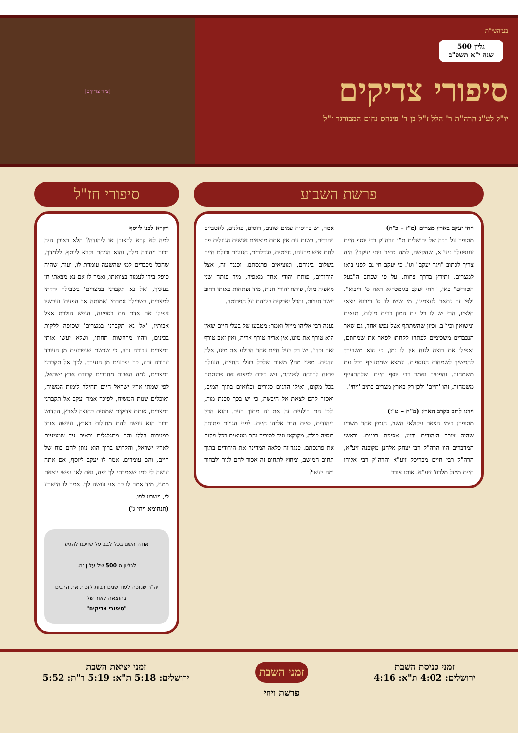בעזהשי"ת
גליון 500
שנה י"א תשפ"ב
סיפורי צדיקים
יו"ל לע"נ הרה"ת ר' הלל ז"ל בן ר' פינחס נחום המבורגר ז"ל
[ציור צדיקים]
פרשת השבוע
ויחי יעקב בארץ מצרים (מ"ז – כ"ח)
מסופר על רבה של ירושלים ת"ו הרה"ק רבי יוסף חיים זוננפעלד זיע"א, שהקשה, למה כתיב ויחי יעקב? היה צריך לכתוב "ויגר יעקב" וגו'. כי יעקב חי גם לפני בואו למצרים. ותירץ בדרך צחות. על פי שכתב ה"בעל הטורים" כאן, "ויחי יעקב בגימטריא ראה ס' ריבוא". ולפי זה נתאר לעצמינו, מי שיש לו ס' ריבוא יוצאי חלציו, הרי יש לו כל יום המון ברית מילות, תנאים ונישואין וכיו"ב. וכיון שהשתתף אצל נפש אחד, גם שאר הנכבדים משכימים לפתחו לקחתו לפאר את שמחתם, ואפילו אם רוצה לנוח אין לו זמן, כי הוא משועבד להמשיך לשמחות הנוספות. ונמצא שמתעייף בכל עת משמחות. והפטיר ואמר רבי יוסף חיים, שלהתעייף משמחות, זהו 'חיים' ולכן רק בארץ מצרים כתיב 'ויחי'.
וידגו לרוב בקרב הארץ (מ"ח – ט"ז)
מסופר: בימי הצאר ניקולאי השני, הזמין אחד משריו שהיה צורר היהודים ידוע, אסיפת רבנים. וראשי המדברים היו הרה"ק רבי יצחק אלחנן מקובנה זיע"א, הרה"ק רבי חיים מבריסק זיע"א והרה"ק רבי אליהו חיים מייזל מלדוז' זיע"א. אותו צורר
אמר, יש ברוסיה עמים שונים, רוסים, פולנים, לאטביים ויהודים, בשום עם אין אתם מוצאים אנשים הגוזלים פת לחם איש מרעהו, חייטים, סנדלרים, חנוונים וכולם חיים בשלום ביניהם, ומוציאים פרנסתם. וכנגד זה, אצל היהודים, פותח יהודי אחד מאפיה, מיד פותח שני מאפיה מולו, פותח יהודי חנות, מיד נפתחות באותו רחוב עשר חנויות, והכל נאבקים ביניהם על הפרוטה.
נענה רבי אליהו מייזל ואמר: מטבעו של בעלי חיים שאין הוא טורף את מינו, אין אריה טורף אריה, ואין זאב טורף זאב וכדו'. יש רק בעל חיים אחד הבולע את מינו, אלה הדגים. מפני מה? משום שלכל בעלי החיים, העולם פתוח לרווחה לפניהם, ויש בידם למצוא את פרנסתם בכל מקום, ואילו הדגים סגורים וכלואים בתוך המים, ואסור להם לצאת אל היבשה, כי יש בכך סכנת מות, ולכן הם בולעים זה את זה מתוך רעב. והוא הדין ביהודים, סיים הרב אליהו חיים. לפני הגויים פתוחה רוסיה כולה, מקוקאז ועד לסיביר והם מוצאים בכל מקום את פרנסתם. כנגד זה כלאה המדינה את היהודים בתוך תחום המושב, ומחוץ לתחום זה אסור להם לגור ולבחור ומה יעשו?
סיפורי חז"ל
ויקרא לבנו ליוסף
למה לא קרא לראובן או ליהודה? הלא ראובן היה בכור ויהודה מלך, והוא הניחם וקרא ליוסף. ללמדך, שהכל מכבדים למי שהשעה עומדת לו, ועוד, שהיה סיפק בידו לעמוד בצוואתו, ואמר לו אם נא מצאתי חן בעיניך, 'אל נא תקברני במצרים' בשבילך ירדתי למצרים, בשבילך אמרתי 'אמותה אך הפעם' ועכשיו אפילו אם אדם מת בספינה, הנפש הולכת אצל אבותיו, 'אל נא תקברני במצרים' שסופה ללקות בכינים, ויהיו מרחשות תחתי, ושלא יעשו אותי במצרים עבודה זרה, כי שכשם שנפרעים מן העובד עבודה זרה, כך נפרעים מן הנעבד. לכך אל תקברני במצרים, למה האבות מחבבים קבורת ארץ ישראל, לפי שמתי ארץ ישראל חיים תחילה לימות המשיח, ואוכלים שנות המשיח, לפיכך אמר יעקב אל תקברני במצרים, אותם צדיקים שמתים בחוצה לארץ, הקדוש ברוך הוא עושה להם מחילות בארץ, ועושה אותן כמערות הללו והם מתגלגלים ובאים עד שמגיעים לארץ ישראל, והקדוש ברוך הוא נותן להם כוח של חיים, והם עומדים. אמר לו יעקב ליוסף, אם אתה עושה לי כמו שאמרתי לך יפה, ואם לאו נפשי יוצאת ממני, מיד אמר לו כך אני עושה לך, אמר לו הישבע לי, וישבע לפו.
(תנחומא ויחי ג')
אודה השם בכל לבב על שזיכנו להגיע
לגליון ה 500 של עלון זה.
יה"ר שנזכה לעוד שנים רבות לזכות את הרבים בהוצאה לאור של
"סיפורי צדיקים"
זמני כניסת השבת
ירושלים: 4:02 ת"א: 4:16
זמני השבת
פרשת ויחי
זמני יציאת השבת
ירושלים: 5:18 ת"א: 5:19 ר"ת: 5:52